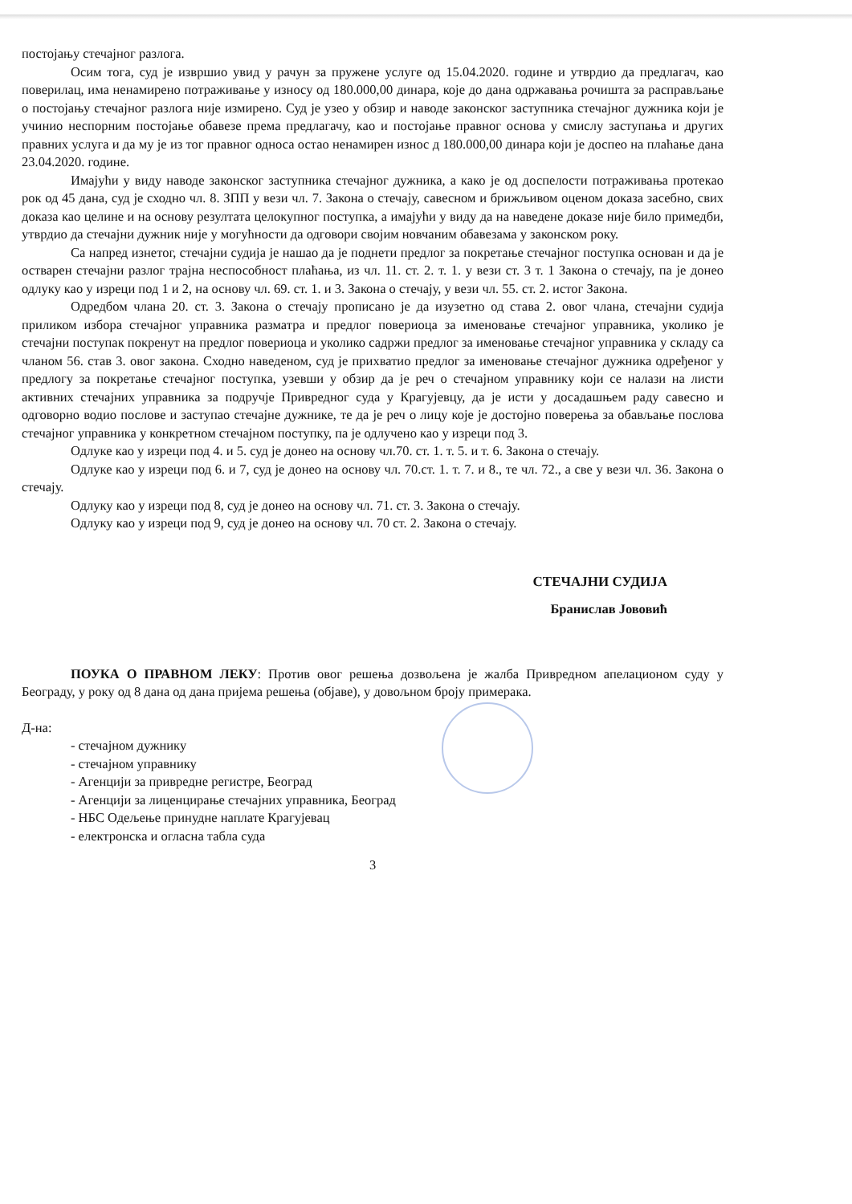постојању стечајног разлога.
Осим тога, суд је извршио увид у рачун за пружене услуге од 15.04.2020. године и утврдио да предлагач, као поверилац, има ненамирено потраживање у износу од 180.000,00 динара, које до дана одржавања рочишта за расправљање о постојању стечајног разлога није измирено. Суд је узео у обзир и наводе законског заступника стечајног дужника који је учинио неспорним постојање обавезе према предлагачу, као и постојање правног основа у смислу заступања и других правних услуга и да му је из тог правног односа остао ненамирен износ д 180.000,00 динара који је доспео на плаћање дана 23.04.2020. године.
Имајући у виду наводе законског заступника стечајног дужника, а како је од доспелости потраживања протекао рок од 45 дана, суд је сходно чл. 8. ЗПП у вези чл. 7. Закона о стечају, савесном и брижљивом оценом доказа засебно, свих доказа као целине и на основу резултата целокупног поступка, а имајући у виду да на наведене доказе није било примедби, утврдио да стечајни дужник није у могућности да одговори својим новчаним обавезама у законском року.
Са напред изнетог, стечајни судија је нашао да је поднети предлог за покретање стечајног поступка основан и да је остварен стечајни разлог трајна неспособност плаћања, из чл. 11. ст. 2. т. 1. у вези ст. 3 т. 1 Закона о стечају, па је донео одлуку као у изреци под 1 и 2, на основу чл. 69. ст. 1. и 3. Закона о стечају, у вези чл. 55. ст. 2. истог Закона.
Одредбом члана 20. ст. 3. Закона о стечају прописано је да изузетно од става 2. овог члана, стечајни судија приликом избора стечајног управника разматра и предлог повериоца за именовање стечајног управника, уколико је стечајни поступак покренут на предлог повериоца и уколико садржи предлог за именовање стечајног управника у складу са чланом 56. став 3. овог закона. Сходно наведеном, суд је прихватио предлог за именовање стечајног дужника одређеног у предлогу за покретање стечајног поступка, узевши у обзир да је реч о стечајном управнику који се налази на листи активних стечајних управника за подручје Привредног суда у Крагујевцу, да је исти у досадашњем раду савесно и одговорно водио послове и заступао стечајне дужнике, те да је реч о лицу које је достојно поверења за обављање послова стечајног управника у конкретном стечајном поступку, па је одлучено као у изреци под 3.
Одлуке као у изреци под 4. и 5. суд је донео на основу чл.70. ст. 1. т. 5. и т. 6. Закона о стечају.
Одлуке као у изреци под 6. и 7, суд је донео на основу чл. 70.ст. 1. т. 7. и 8., те чл. 72., а све у вези чл. 36. Закона о стечају.
Одлуку као у изреци под 8, суд је донео на основу чл. 71. ст. 3. Закона о стечају.
Одлуку као у изреци под 9, суд је донео на основу чл. 70 ст. 2. Закона о стечају.
СТЕЧАЈНИ СУДИЈА
Бранислав Јововић
ПОУКА О ПРАВНОМ ЛЕКУ: Против овог решења дозвољена је жалба Привредном апелационом суду у Београду, у року од 8 дана од дана пријема решења (објаве), у довољном броју примерака.
Д-на:
- стечајном дужнику
- стечајном управнику
- Агенцији за привредне регистре, Београд
- Агенцији за лиценцирање стечајних управника, Београд
- НБС Одељење принудне наплате Крагујевац
- електронска и огласна табла суда
3